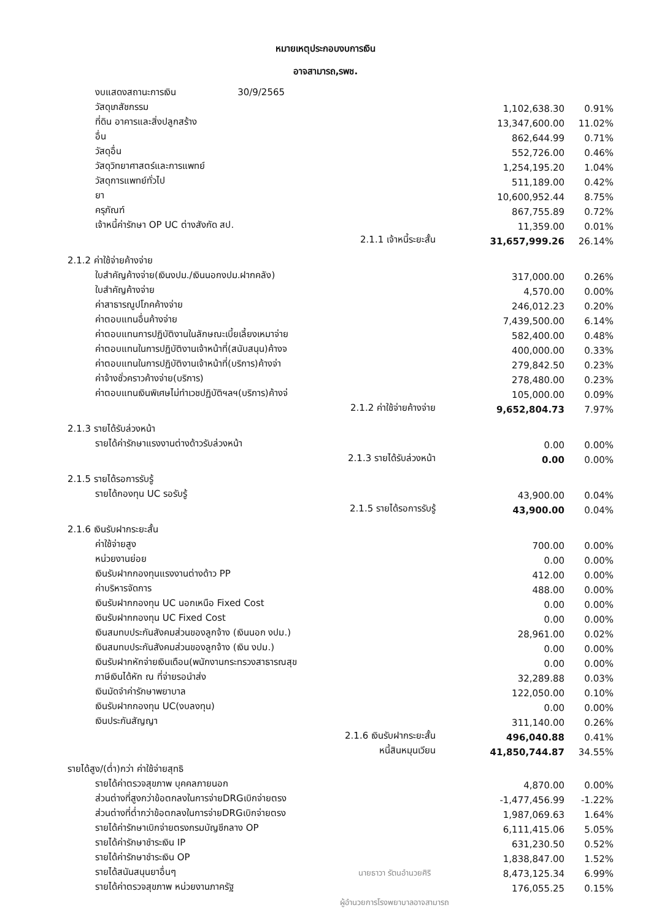หมายเหตุประกอบงบการเงิน
อาจสามารถ,รพช.
| งบแสดงสถานะการเงิน 30/9/2565 | | | |
| วัสดุเภสัชกรรม | | 1,102,638.30 | 0.91% |
| ที่ดิน อาคารและสิ่งปลูกสร้าง | | 13,347,600.00 | 11.02% |
| อื่น | | 862,644.99 | 0.71% |
| วัสดุอื่น | | 552,726.00 | 0.46% |
| วัสดุวิทยาศาสตร์และการแพทย์ | | 1,254,195.20 | 1.04% |
| วัสดุการแพทย์ทั่วไป | | 511,189.00 | 0.42% |
| ยา | | 10,600,952.44 | 8.75% |
| ครุภัณฑ์ | | 867,755.89 | 0.72% |
| เจ้าหนี้ค่ารักษา OP UC ต่างสังกัด สป. | | 11,359.00 | 0.01% |
| | 2.1.1 เจ้าหนี้ระยะสั้น | 31,657,999.26 | 26.14% |
| 2.1.2 ค่าใช้จ่ายค้างจ่าย | | | |
| ใบสำคัญค้างจ่าย(เงินงปม./เงินนอกงปม.ฝากคลัง) | | 317,000.00 | 0.26% |
| ใบสำคัญค้างจ่าย | | 4,570.00 | 0.00% |
| ค่าสาธารณูปโภคค้างจ่าย | | 246,012.23 | 0.20% |
| ค่าตอบแทนอื่นค้างจ่าย | | 7,439,500.00 | 6.14% |
| ค่าตอบแทนการปฏิบัติงานในลักษณะเบี้ยเลี้ยงเหมาจ่าย | | 582,400.00 | 0.48% |
| ค่าตอบแทนในการปฏิบัติงานเจ้าหน้าที่(สนับสนุน)ค้างจ | | 400,000.00 | 0.33% |
| ค่าตอบแทนในการปฏิบัติงานเจ้าหน้าที่(บริการ)ค้างจ่า | | 279,842.50 | 0.23% |
| ค่าจ้างชั่วคราวค้างจ่าย(บริการ) | | 278,480.00 | 0.23% |
| ค่าตอบแทนเงินพิเศษไม่ทำเวชปฏิบัติฯลฯ(บริการ)ค้างจ่ | | 105,000.00 | 0.09% |
| | 2.1.2 ค่าใช้จ่ายค้างจ่าย | 9,652,804.73 | 7.97% |
| 2.1.3 รายได้รับล่วงหน้า | | | |
| รายได้ค่ารักษาแรงงานต่างด้าวรับล่วงหน้า | | 0.00 | 0.00% |
| | 2.1.3 รายได้รับล่วงหน้า | 0.00 | 0.00% |
| 2.1.5 รายได้รอการรับรู้ | | | |
| รายได้กองทุน UC รอรับรู้ | | 43,900.00 | 0.04% |
| | 2.1.5 รายได้รอการรับรู้ | 43,900.00 | 0.04% |
| 2.1.6 เงินรับฝากระยะสั้น | | | |
| ค่าใช้จ่ายสูง | | 700.00 | 0.00% |
| หน่วยงานย่อย | | 0.00 | 0.00% |
| เงินรับฝากกองทุนแรงงานต่างด้าว PP | | 412.00 | 0.00% |
| ค่าบริหารจัดการ | | 488.00 | 0.00% |
| เงินรับฝากกองทุน UC นอกเหนือ Fixed Cost | | 0.00 | 0.00% |
| เงินรับฝากกองทุน UC Fixed Cost | | 0.00 | 0.00% |
| เงินสมทบประกันสังคมส่วนของลูกจ้าง (เงินนอก งปม.) | | 28,961.00 | 0.02% |
| เงินสมทบประกันสังคมส่วนของลูกจ้าง (เงิน งปม.) | | 0.00 | 0.00% |
| เงินรับฝากหักจ่ายเงินเดือน(พนักงานกระทรวงสาธารณสุข | | 0.00 | 0.00% |
| ภาษีเงินได้หัก ณ ที่จ่ายรอนำส่ง | | 32,289.88 | 0.03% |
| เงินมัดจำค่ารักษาพยาบาล | | 122,050.00 | 0.10% |
| เงินรับฝากกองทุน UC(งบลงทุน) | | 0.00 | 0.00% |
| เงินประกันสัญญา | | 311,140.00 | 0.26% |
| | 2.1.6 เงินรับฝากระยะสั้น | 496,040.88 | 0.41% |
| | หนี้สินหมุนเวียน | 41,850,744.87 | 34.55% |
| รายได้สูง/(ต่ำ)กว่า ค่าใช้จ่ายสุทธิ | | | |
| รายได้ค่าตรวจสุขภาพ บุคคลภายนอก | | 4,870.00 | 0.00% |
| ส่วนต่างที่สูงกว่าข้อตกลงในการจ่ายDRGเบิกจ่ายตรง | | -1,477,456.99 | -1.22% |
| ส่วนต่างที่ต่ำกว่าข้อตกลงในการจ่ายDRGเบิกจ่ายตรง | | 1,987,069.63 | 1.64% |
| รายได้ค่ารักษาเบิกจ่ายตรงกรมบัญชีกลาง OP | | 6,111,415.06 | 5.05% |
| รายได้ค่ารักษาชำระเงิน IP | | 631,230.50 | 0.52% |
| รายได้ค่ารักษาชำระเงิน OP | | 1,838,847.00 | 1.52% |
| รายได้สนันสนุนยาอื่นๆ | นายธาวา รัตนอำนวยศิริ | 8,473,125.34 | 6.99% |
| รายได้ค่าตรวจสุขภาพ หน่วยงานภาครัฐ | | 176,055.25 | 0.15% |
| | ผู้อำนวยการโรงพยาบาลอาจสามารถ | | |